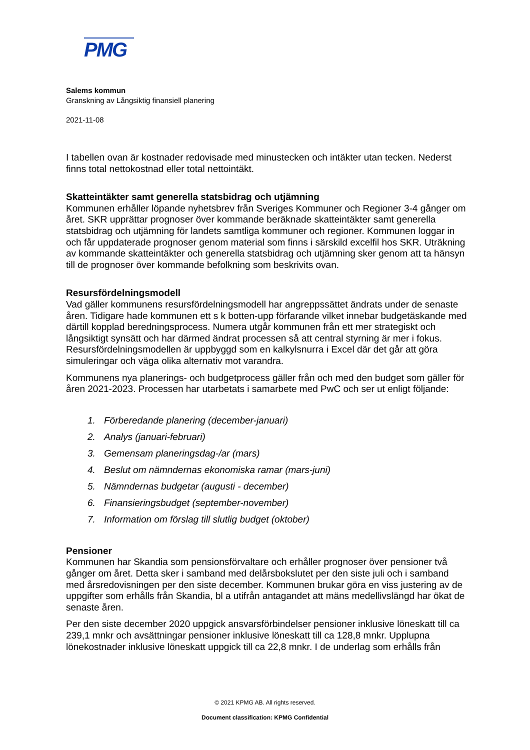PMG
Salems kommun
Granskning av Långsiktig finansiell planering
2021-11-08
I tabellen ovan är kostnader redovisade med minustecken och intäkter utan tecken. Nederst finns total nettokostnad eller total nettointäkt.
Skatteintäkter samt generella statsbidrag och utjämning
Kommunen erhåller löpande nyhetsbrev från Sveriges Kommuner och Regioner 3-4 gånger om året. SKR upprättar prognoser över kommande beräknade skatteintäkter samt generella statsbidrag och utjämning för landets samtliga kommuner och regioner. Kommunen loggar in och får uppdaterade prognoser genom material som finns i särskild excelfil hos SKR. Uträkning av kommande skatteintäkter och generella statsbidrag och utjämning sker genom att ta hänsyn till de prognoser över kommande befolkning som beskrivits ovan.
Resursfördelningsmodell
Vad gäller kommunens resursfördelningsmodell har angreppssättet ändrats under de senaste åren. Tidigare hade kommunen ett s k botten-upp förfarande vilket innebar budgetäskande med därtill kopplad beredningsprocess. Numera utgår kommunen från ett mer strategiskt och långsiktigt synsätt och har därmed ändrat processen så att central styrning är mer i fokus. Resursfördelningsmodellen är uppbyggd som en kalkylsnurra i Excel där det går att göra simuleringar och väga olika alternativ mot varandra.
Kommunens nya planerings- och budgetprocess gäller från och med den budget som gäller för åren 2021-2023. Processen har utarbetats i samarbete med PwC och ser ut enligt följande:
1. Förberedande planering (december-januari)
2. Analys (januari-februari)
3. Gemensam planeringsdag-/ar (mars)
4. Beslut om nämndernas ekonomiska ramar (mars-juni)
5. Nämndernas budgetar (augusti - december)
6. Finansieringsbudget (september-november)
7. Information om förslag till slutlig budget (oktober)
Pensioner
Kommunen har Skandia som pensionsförvaltare och erhåller prognoser över pensioner två gånger om året. Detta sker i samband med delårsbokslutet per den siste juli och i samband med årsredovisningen per den siste december. Kommunen brukar göra en viss justering av de uppgifter som erhålls från Skandia, bl a utifrån antagandet att mäns medellivslängd har ökat de senaste åren.
Per den siste december 2020 uppgick ansvarsförbindelser pensioner inklusive löneskatt till ca 239,1 mnkr och avsättningar pensioner inklusive löneskatt till ca 128,8 mnkr. Upplupna lönekostnader inklusive löneskatt uppgick till ca 22,8 mnkr. I de underlag som erhålls från
© 2021 KPMG AB. All rights reserved.
Document classification: KPMG Confidential